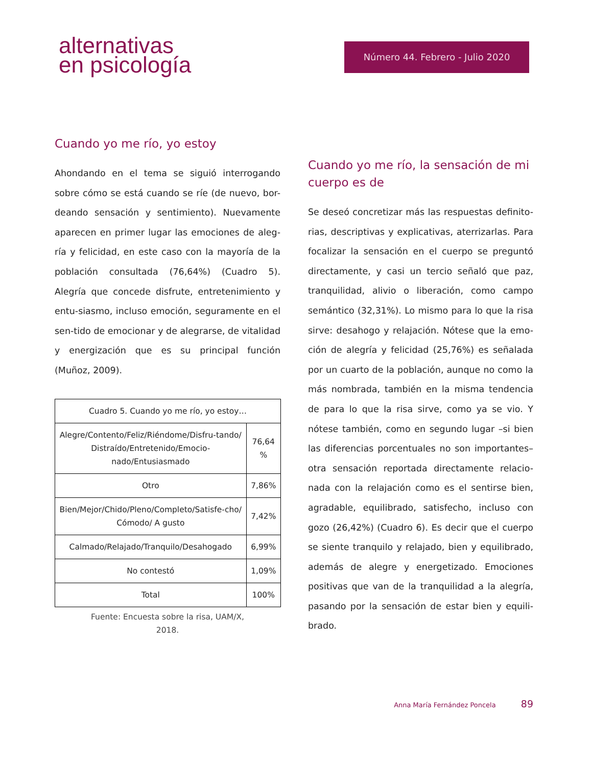alternativas
en psicología
Número 44. Febrero - Julio 2020
Cuando yo me río, yo estoy
Ahondando en el tema se siguió interrogando sobre cómo se está cuando se ríe (de nuevo, bor-deando sensación y sentimiento). Nuevamente aparecen en primer lugar las emociones de aleg-ría y felicidad, en este caso con la mayoría de la población consultada (76,64%) (Cuadro 5). Alegría que concede disfrute, entretenimiento y entu-siasmo, incluso emoción, seguramente en el sen-tido de emocionar y de alegrarse, de vitalidad y energización que es su principal función (Muñoz, 2009).
| Cuadro 5. Cuando yo me río, yo estoy… | |
| --- | --- |
| Alegre/Contento/Feliz/Riéndome/Disfru-tando/ Distraído/Entretenido/Emocio-nado/Entusiasmado | 76,64 % |
| Otro | 7,86% |
| Bien/Mejor/Chido/Pleno/Completo/Satisfe-cho/ Cómodo/ A gusto | 7,42% |
| Calmado/Relajado/Tranquilo/Desahogado | 6,99% |
| No contestó | 1,09% |
| Total | 100% |
Fuente: Encuesta sobre la risa, UAM/X,
2018.
Cuando yo me río, la sensación de mi cuerpo es de
Se deseó concretizar más las respuestas definito-rias, descriptivas y explicativas, aterrizarlas. Para focalizar la sensación en el cuerpo se preguntó directamente, y casi un tercio señaló que paz, tranquilidad, alivio o liberación, como campo semántico (32,31%). Lo mismo para lo que la risa sirve: desahogo y relajación. Nótese que la emo-ción de alegría y felicidad (25,76%) es señalada por un cuarto de la población, aunque no como la más nombrada, también en la misma tendencia de para lo que la risa sirve, como ya se vio. Y nótese también, como en segundo lugar –si bien las diferencias porcentuales no son importantes– otra sensación reportada directamente relacio-nada con la relajación como es el sentirse bien, agradable, equilibrado, satisfecho, incluso con gozo (26,42%) (Cuadro 6). Es decir que el cuerpo se siente tranquilo y relajado, bien y equilibrado, además de alegre y energetizado. Emociones positivas que van de la tranquilidad a la alegría, pasando por la sensación de estar bien y equili-brado.
Anna María Fernández Poncela 89